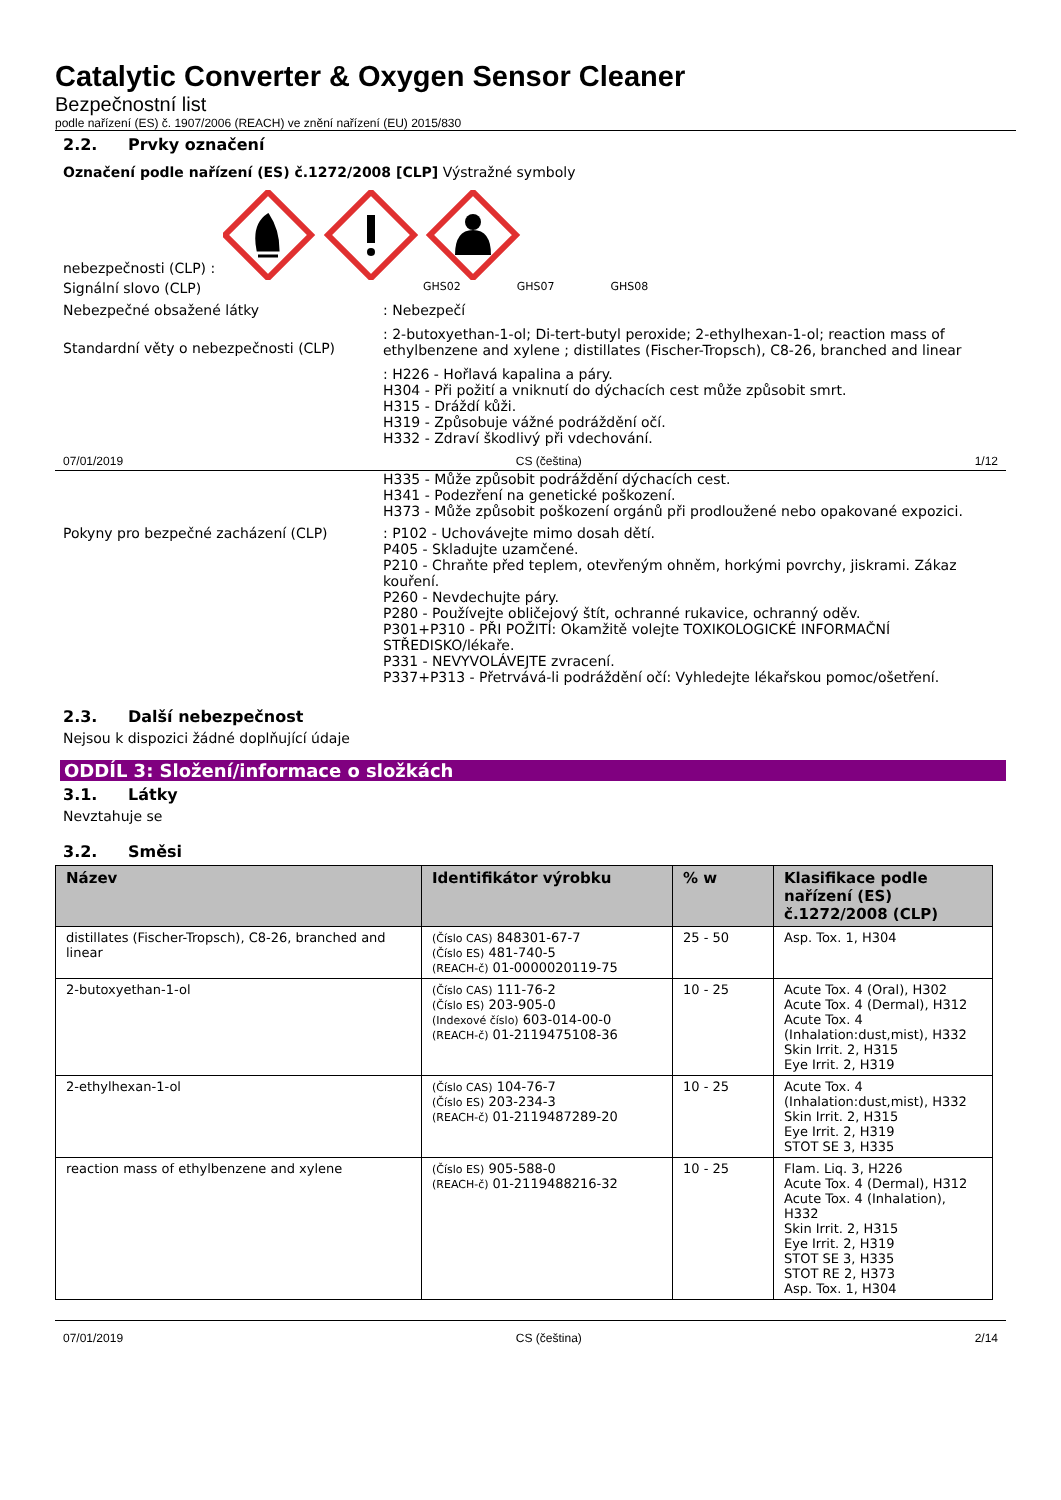Catalytic Converter & Oxygen Sensor Cleaner
Bezpečnostní list
podle nařízení (ES) č. 1907/2006 (REACH) ve znění nařízení (EU) 2015/830
2.2. Prvky označení
Označení podle nařízení (ES) č.1272/2008 [CLP] Výstražné symboly
nebezpečnosti (CLP) :
Signální slovo (CLP)
GHS02 GHS07 GHS08
Nebezpečné obsažené látky : Nebezpečí
Standardní věty o nebezpečnosti (CLP)
: 2-butoxyethan-1-ol; Di-tert-butyl peroxide; 2-ethylhexan-1-ol; reaction mass of ethylbenzene and xylene ; distillates (Fischer-Tropsch), C8-26, branched and linear
: H226 - Hořlavá kapalina a páry.
H304 - Při požití a vniknutí do dýchacích cest může způsobit smrt.
H315 - Dráždí kůži.
H319 - Způsobuje vážné podráždění očí.
H332 - Zdraví škodlivý při vdechování.
07/01/2019 CS (čeština) 1/12
H335 - Může způsobit podráždění dýchacích cest.
H341 - Podezření na genetické poškození.
H373 - Může způsobit poškození orgánů při prodloužené nebo opakované expozici.
Pokyny pro bezpečné zacházení (CLP) : P102 - Uchovávejte mimo dosah dětí.
P405 - Skladujte uzamčené.
P210 - Chraňte před teplem, otevřeným ohněm, horkými povrchy, jiskrami. Zákaz kouření.
P260 - Nevdechujte páry.
P280 - Používejte obličejový štít, ochranné rukavice, ochranný oděv.
P301+P310 - PŘI POŽITÍ: Okamžitě volejte TOXIKOLOGICKÉ INFORMAČNÍ STŘEDISKO/lékaře.
P331 - NEVYVOLÁVEJTE zvracení.
P337+P313 - Přetrvává-li podráždění očí: Vyhledejte lékařskou pomoc/ošetření.
2.3. Další nebezpečnost
Nejsou k dispozici žádné doplňující údaje
ODDÍL 3: Složení/informace o složkách
3.1. Látky
Nevztahuje se
3.2. Směsi
| Název | Identifikátor výrobku | % w | Klasifikace podle nařízení (ES) č.1272/2008 (CLP) |
| --- | --- | --- | --- |
| distillates (Fischer-Tropsch), C8-26, branched and linear | (Číslo CAS) 848301-67-7 (Číslo ES) 481-740-5 (REACH-č) 01-0000020119-75 | 25 - 50 | Asp. Tox. 1, H304 |
| 2-butoxyethan-1-ol | (Číslo CAS) 111-76-2 (Číslo ES) 203-905-0 (Indexové číslo) 603-014-00-0 (REACH-č) 01-2119475108-36 | 10 - 25 | Acute Tox. 4 (Oral), H302 Acute Tox. 4 (Dermal), H312 Acute Tox. 4 (Inhalation:dust,mist), H332 Skin Irrit. 2, H315 Eye Irrit. 2, H319 |
| 2-ethylhexan-1-ol | (Číslo CAS) 104-76-7 (Číslo ES) 203-234-3 (REACH-č) 01-2119487289-20 | 10 - 25 | Acute Tox. 4 (Inhalation:dust,mist), H332 Skin Irrit. 2, H315 Eye Irrit. 2, H319 STOT SE 3, H335 |
| reaction mass of ethylbenzene and xylene | (Číslo ES) 905-588-0 (REACH-č) 01-2119488216-32 | 10 - 25 | Flam. Liq. 3, H226 Acute Tox. 4 (Dermal), H312 Acute Tox. 4 (Inhalation), H332 Skin Irrit. 2, H315 Eye Irrit. 2, H319 STOT SE 3, H335 STOT RE 2, H373 Asp. Tox. 1, H304 |
07/01/2019 CS (čeština) 2/14